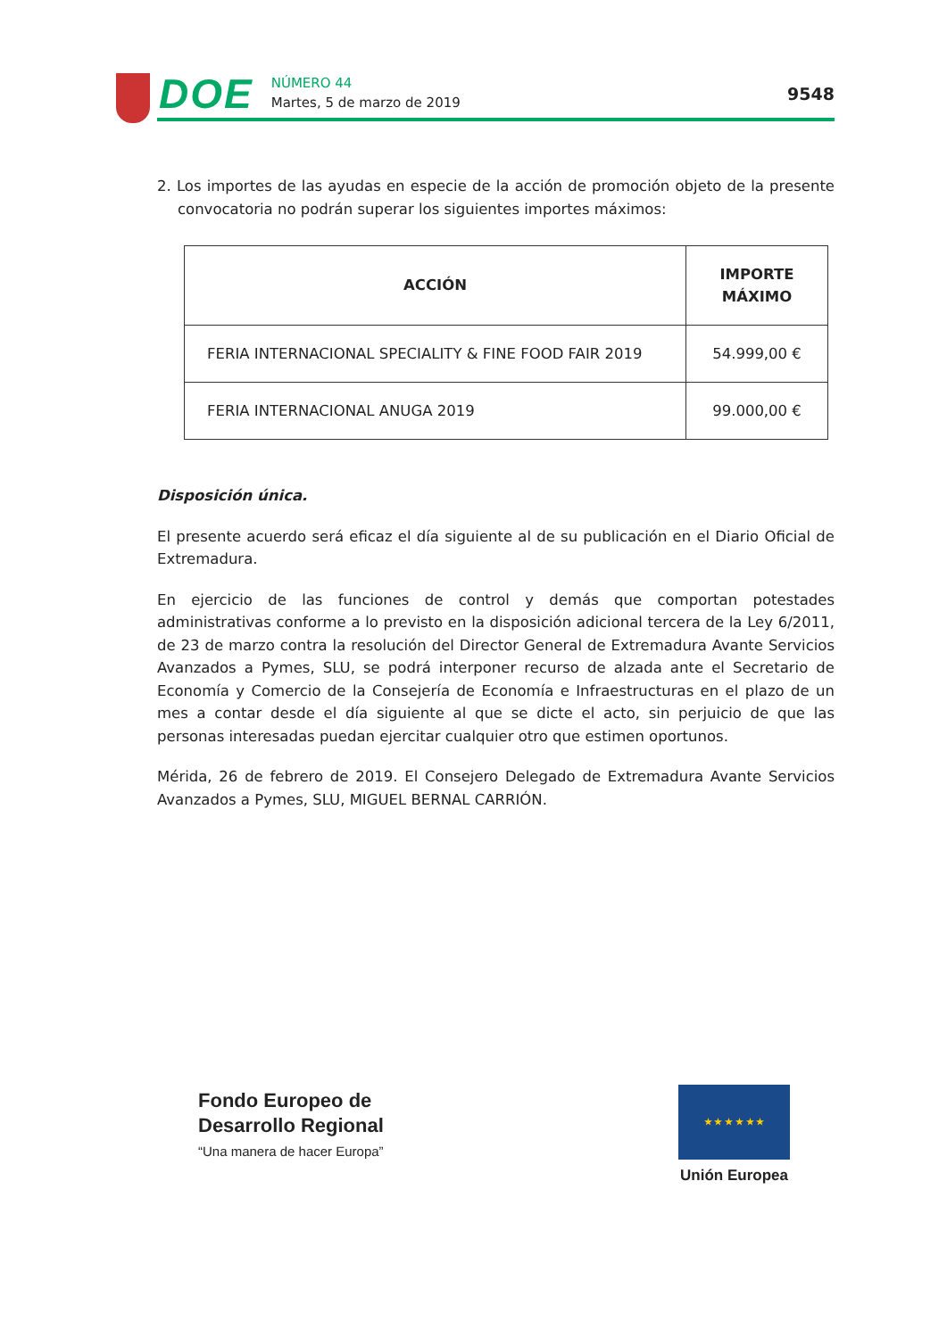DOE
NÚMERO 44
Martes, 5 de marzo de 2019
9548
2. Los importes de las ayudas en especie de la acción de promoción objeto de la presente convocatoria no podrán superar los siguientes importes máximos:
| ACCIÓN | IMPORTE MÁXIMO |
| --- | --- |
| FERIA INTERNACIONAL SPECIALITY & FINE FOOD FAIR 2019 | 54.999,00 € |
| FERIA INTERNACIONAL ANUGA 2019 | 99.000,00 € |
Disposición única.
El presente acuerdo será eficaz el día siguiente al de su publicación en el Diario Oficial de Extremadura.
En ejercicio de las funciones de control y demás que comportan potestades administrativas conforme a lo previsto en la disposición adicional tercera de la Ley 6/2011, de 23 de marzo contra la resolución del Director General de Extremadura Avante Servicios Avanzados a Pymes, SLU, se podrá interponer recurso de alzada ante el Secretario de Economía y Comercio de la Consejería de Economía e Infraestructuras en el plazo de un mes a contar desde el día siguiente al que se dicte el acto, sin perjuicio de que las personas interesadas puedan ejercitar cualquier otro que estimen oportunos.
Mérida, 26 de febrero de 2019. El Consejero Delegado de Extremadura Avante Servicios Avanzados a Pymes, SLU, MIGUEL BERNAL CARRIÓN.
Fondo Europeo de
Desarrollo Regional
“Una manera de hacer Europa”
★ ★ ★ ★ ★ ★
Unión Europea